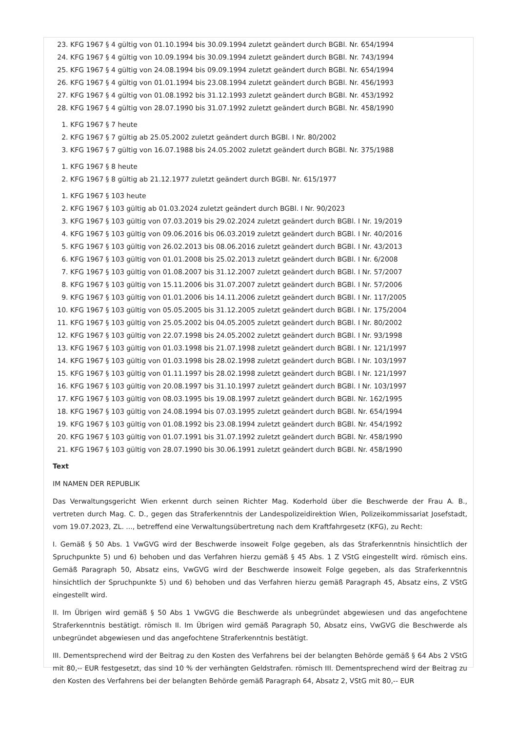23. KFG 1967 § 4 gültig von 01.10.1994 bis 30.09.1994 zuletzt geändert durch BGBl. Nr. 654/1994
24. KFG 1967 § 4 gültig von 10.09.1994 bis 30.09.1994 zuletzt geändert durch BGBl. Nr. 743/1994
25. KFG 1967 § 4 gültig von 24.08.1994 bis 09.09.1994 zuletzt geändert durch BGBl. Nr. 654/1994
26. KFG 1967 § 4 gültig von 01.01.1994 bis 23.08.1994 zuletzt geändert durch BGBl. Nr. 456/1993
27. KFG 1967 § 4 gültig von 01.08.1992 bis 31.12.1993 zuletzt geändert durch BGBl. Nr. 453/1992
28. KFG 1967 § 4 gültig von 28.07.1990 bis 31.07.1992 zuletzt geändert durch BGBl. Nr. 458/1990
1. KFG 1967 § 7 heute
2. KFG 1967 § 7 gültig ab 25.05.2002 zuletzt geändert durch BGBl. I Nr. 80/2002
3. KFG 1967 § 7 gültig von 16.07.1988 bis 24.05.2002 zuletzt geändert durch BGBl. Nr. 375/1988
1. KFG 1967 § 8 heute
2. KFG 1967 § 8 gültig ab 21.12.1977 zuletzt geändert durch BGBl. Nr. 615/1977
1. KFG 1967 § 103 heute
2. KFG 1967 § 103 gültig ab 01.03.2024 zuletzt geändert durch BGBl. I Nr. 90/2023
3. KFG 1967 § 103 gültig von 07.03.2019 bis 29.02.2024 zuletzt geändert durch BGBl. I Nr. 19/2019
4. KFG 1967 § 103 gültig von 09.06.2016 bis 06.03.2019 zuletzt geändert durch BGBl. I Nr. 40/2016
5. KFG 1967 § 103 gültig von 26.02.2013 bis 08.06.2016 zuletzt geändert durch BGBl. I Nr. 43/2013
6. KFG 1967 § 103 gültig von 01.01.2008 bis 25.02.2013 zuletzt geändert durch BGBl. I Nr. 6/2008
7. KFG 1967 § 103 gültig von 01.08.2007 bis 31.12.2007 zuletzt geändert durch BGBl. I Nr. 57/2007
8. KFG 1967 § 103 gültig von 15.11.2006 bis 31.07.2007 zuletzt geändert durch BGBl. I Nr. 57/2006
9. KFG 1967 § 103 gültig von 01.01.2006 bis 14.11.2006 zuletzt geändert durch BGBl. I Nr. 117/2005
10. KFG 1967 § 103 gültig von 05.05.2005 bis 31.12.2005 zuletzt geändert durch BGBl. I Nr. 175/2004
11. KFG 1967 § 103 gültig von 25.05.2002 bis 04.05.2005 zuletzt geändert durch BGBl. I Nr. 80/2002
12. KFG 1967 § 103 gültig von 22.07.1998 bis 24.05.2002 zuletzt geändert durch BGBl. I Nr. 93/1998
13. KFG 1967 § 103 gültig von 01.03.1998 bis 21.07.1998 zuletzt geändert durch BGBl. I Nr. 121/1997
14. KFG 1967 § 103 gültig von 01.03.1998 bis 28.02.1998 zuletzt geändert durch BGBl. I Nr. 103/1997
15. KFG 1967 § 103 gültig von 01.11.1997 bis 28.02.1998 zuletzt geändert durch BGBl. I Nr. 121/1997
16. KFG 1967 § 103 gültig von 20.08.1997 bis 31.10.1997 zuletzt geändert durch BGBl. I Nr. 103/1997
17. KFG 1967 § 103 gültig von 08.03.1995 bis 19.08.1997 zuletzt geändert durch BGBl. Nr. 162/1995
18. KFG 1967 § 103 gültig von 24.08.1994 bis 07.03.1995 zuletzt geändert durch BGBl. Nr. 654/1994
19. KFG 1967 § 103 gültig von 01.08.1992 bis 23.08.1994 zuletzt geändert durch BGBl. Nr. 454/1992
20. KFG 1967 § 103 gültig von 01.07.1991 bis 31.07.1992 zuletzt geändert durch BGBl. Nr. 458/1990
21. KFG 1967 § 103 gültig von 28.07.1990 bis 30.06.1991 zuletzt geändert durch BGBl. Nr. 458/1990
Text
IM NAMEN DER REPUBLIK
Das Verwaltungsgericht Wien erkennt durch seinen Richter Mag. Koderhold über die Beschwerde der Frau A. B., vertreten durch Mag. C. D., gegen das Straferkenntnis der Landespolizeidirektion Wien, Polizeikommissariat Josefstadt, vom 19.07.2023, ZL. ..., betreffend eine Verwaltungsübertretung nach dem Kraftfahrgesetz (KFG), zu Recht:
I. Gemäß § 50 Abs. 1 VwGVG wird der Beschwerde insoweit Folge gegeben, als das Straferkenntnis hinsichtlich der Spruchpunkte 5) und 6) behoben und das Verfahren hierzu gemäß § 45 Abs. 1 Z VStG eingestellt wird. römisch eins. Gemäß Paragraph 50, Absatz eins, VwGVG wird der Beschwerde insoweit Folge gegeben, als das Straferkenntnis hinsichtlich der Spruchpunkte 5) und 6) behoben und das Verfahren hierzu gemäß Paragraph 45, Absatz eins, Z VStG eingestellt wird.
II. Im Übrigen wird gemäß § 50 Abs 1 VwGVG die Beschwerde als unbegründet abgewiesen und das angefochtene Straferkenntnis bestätigt. römisch II. Im Übrigen wird gemäß Paragraph 50, Absatz eins, VwGVG die Beschwerde als unbegründet abgewiesen und das angefochtene Straferkenntnis bestätigt.
III. Dementsprechend wird der Beitrag zu den Kosten des Verfahrens bei der belangten Behörde gemäß § 64 Abs 2 VStG mit 80,-- EUR festgesetzt, das sind 10 % der verhängten Geldstrafen. römisch III. Dementsprechend wird der Beitrag zu den Kosten des Verfahrens bei der belangten Behörde gemäß Paragraph 64, Absatz 2, VStG mit 80,-- EUR